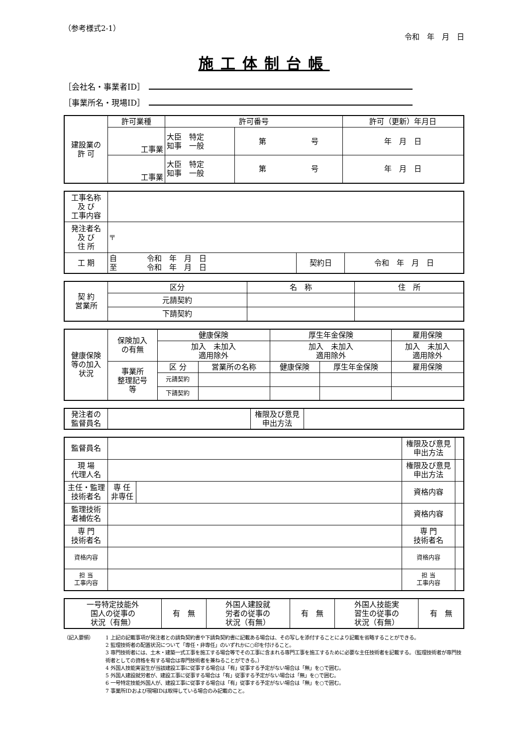（参考様式2-1）
令和　年　月　日
施工体制台帳
［会社名・事業者ID］
［事業所名・現場ID］
| 建設業の 許 可 | 許可業種 | 許可番号 | | 許可（更新）年月日 |
| | 工事業 | 大臣 特定 知事 一般 | 第 号 | 年 月 日 |
| | 工事業 | 大臣 特定 知事 一般 | 第 号 | 年 月 日 |
| 工事名称 及 び 工事内容 | | | |
| 発注者名 及 び 住 所 | 〒 | | |
| 工 期 | 自 令和 年 月 日 至 令和 年 月 日 | 契約日 | 令和 年 月 日 |
| 契 約 営業所 | 区分 | 名 称 | 住 所 |
| | 元請契約 | | |
| | 下請契約 | | |
| 健康保険 等の加入 状況 | 保険加入 の有無 | 健康保険 | | 厚生年金保険 | | 雇用保険 |
| | | 加入 未加入 適用除外 | | 加入 未加入 適用除外 | | 加入 未加入 適用除外 |
| | 事業所 整理記号 等 | 区 分 | 営業所の名称 | 健康保険 | 厚生年金保険 | 雇用保険 |
| | | 元請契約 | | | | |
| | | 下請契約 | | | | |
| 発注者の 監督員名 | | 権限及び意見 申出方法 | |
| 監督員名 | | | 権限及び意見 申出方法 | |
| 現 場 代理人名 | | | 権限及び意見 申出方法 | |
| 主任・監理 技術者名 | 専 任 非専任 | | 資格内容 | |
| 監理技術 者補佐名 | | | 資格内容 | |
| 専 門 技術者名 | | | 専 門 技術者名 | |
| 資格内容 | | | 資格内容 | |
| 担 当 工事内容 | | | 担 当 工事内容 | |
| 一号特定技能外 国人の従事の 状況（有無） | 有 無 | 外国人建設就 労者の従事の 状況（有無） | 有 無 | 外国人技能実 習生の従事の 状況（有無） | 有 無 |
（記入要領） 1 上記の記載事項が発注者との請負契約書や下請負契約書に記載ある場合は、その写しを添付することにより記載を省略することができる。
2 監理技術者の配置状況について「専任・非専任」のいずれかに○印を付けること。
3 専門技術者には、土木・建築一式工事を施工する場合等でその工事に含まれる専門工事を施工するために必要な主任技術者を記載する。（監理技術者が専門技術者としての資格を有する場合は専門技術者を兼ねることができる。）
4 外国人技能実習生が当該建設工事に従事する場合は「有」従事する予定がない場合は「無」を○で囲む。
5 外国人建設就労者が、建設工事に従事する場合は「有」従事する予定がない場合は「無」を○で囲む。
6 一号特定技能外国人が、建設工事に従事する場合は「有」従事する予定がない場合は「無」を○で囲む。
7 事業所IDおよび現場IDは取得している場合のみ記載のこと。